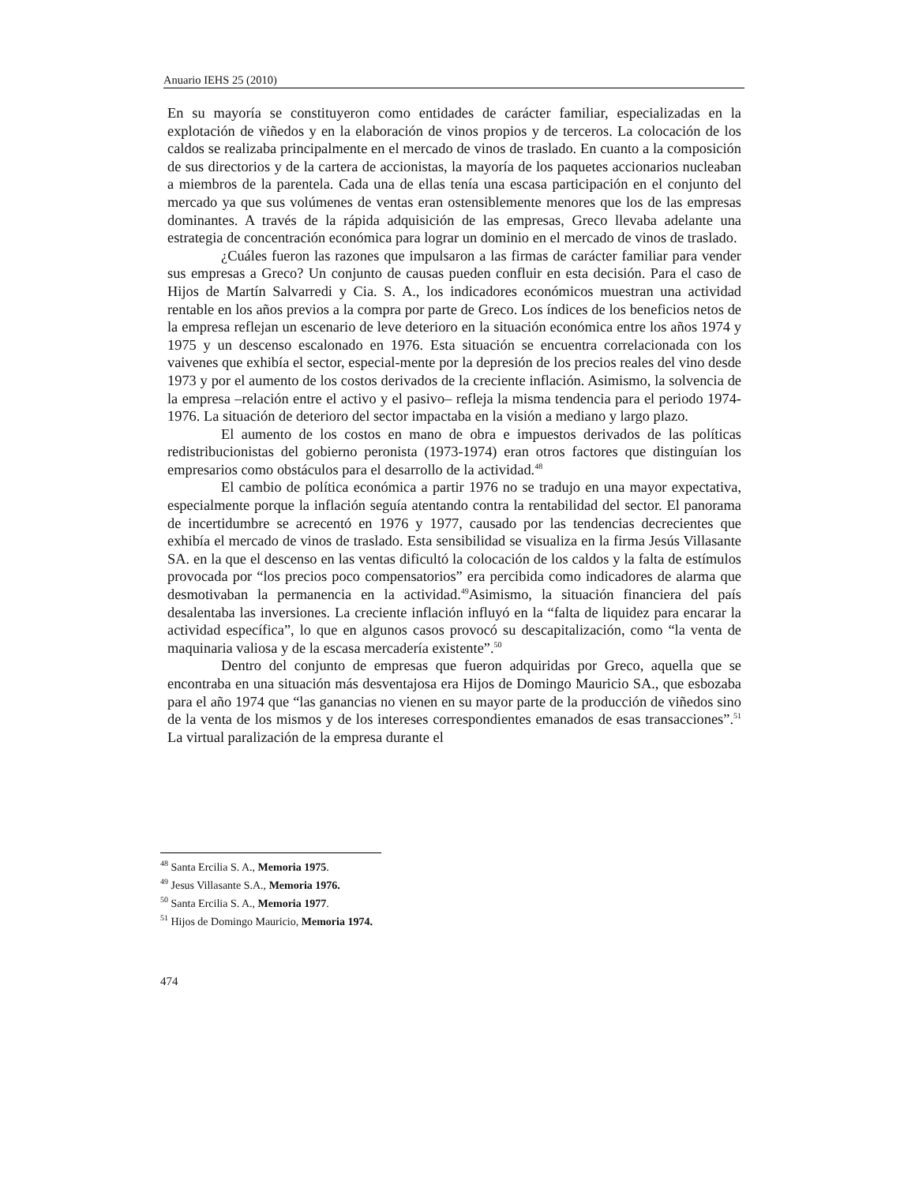Anuario IEHS 25 (2010)
En su mayoría se constituyeron como entidades de carácter familiar, especializadas en la explotación de viñedos y en la elaboración de vinos propios y de terceros. La colocación de los caldos se realizaba principalmente en el mercado de vinos de traslado. En cuanto a la composición de sus directorios y de la cartera de accionistas, la mayoría de los paquetes accionarios nucleaban a miembros de la parentela. Cada una de ellas tenía una escasa participación en el conjunto del mercado ya que sus volúmenes de ventas eran ostensiblemente menores que los de las empresas dominantes. A través de la rápida adquisición de las empresas, Greco llevaba adelante una estrategia de concentración económica para lograr un dominio en el mercado de vinos de traslado.
¿Cuáles fueron las razones que impulsaron a las firmas de carácter familiar para vender sus empresas a Greco? Un conjunto de causas pueden confluir en esta decisión. Para el caso de Hijos de Martín Salvarredi y Cia. S. A., los indicadores económicos muestran una actividad rentable en los años previos a la compra por parte de Greco. Los índices de los beneficios netos de la empresa reflejan un escenario de leve deterioro en la situación económica entre los años 1974 y 1975 y un descenso escalonado en 1976. Esta situación se encuentra correlacionada con los vaivenes que exhibía el sector, especial-mente por la depresión de los precios reales del vino desde 1973 y por el aumento de los costos derivados de la creciente inflación. Asimismo, la solvencia de la empresa –relación entre el activo y el pasivo– refleja la misma tendencia para el periodo 1974-1976. La situación de deterioro del sector impactaba en la visión a mediano y largo plazo.
El aumento de los costos en mano de obra e impuestos derivados de las políticas redistribucionistas del gobierno peronista (1973-1974) eran otros factores que distinguían los empresarios como obstáculos para el desarrollo de la actividad.<sup>48</sup>
El cambio de política económica a partir 1976 no se tradujo en una mayor expectativa, especialmente porque la inflación seguía atentando contra la rentabilidad del sector. El panorama de incertidumbre se acrecentó en 1976 y 1977, causado por las tendencias decrecientes que exhibía el mercado de vinos de traslado. Esta sensibilidad se visualiza en la firma Jesús Villasante SA. en la que el descenso en las ventas dificultó la colocación de los caldos y la falta de estímulos provocada por “los precios poco compensatorios” era percibida como indicadores de alarma que desmotivaban la permanencia en la actividad.<sup>49</sup>Asimismo, la situación financiera del país desalentaba las inversiones. La creciente inflación influyó en la “falta de liquidez para encarar la actividad específica”, lo que en algunos casos provocó su descapitalización, como “la venta de maquinaria valiosa y de la escasa mercadería existente”.<sup>50</sup>
Dentro del conjunto de empresas que fueron adquiridas por Greco, aquella que se encontraba en una situación más desventajosa era Hijos de Domingo Mauricio SA., que esbozaba para el año 1974 que “las ganancias no vienen en su mayor parte de la producción de viñedos sino de la venta de los mismos y de los intereses correspondientes emanados de esas transacciones”.<sup>51</sup> La virtual paralización de la empresa durante el
<sup>48</sup> Santa Ercilia S. A., Memoria 1975.
<sup>49</sup> Jesus Villasante S.A., Memoria 1976.
<sup>50</sup> Santa Ercilia S. A., Memoria 1977.
<sup>51</sup> Hijos de Domingo Mauricio, Memoria 1974.
474